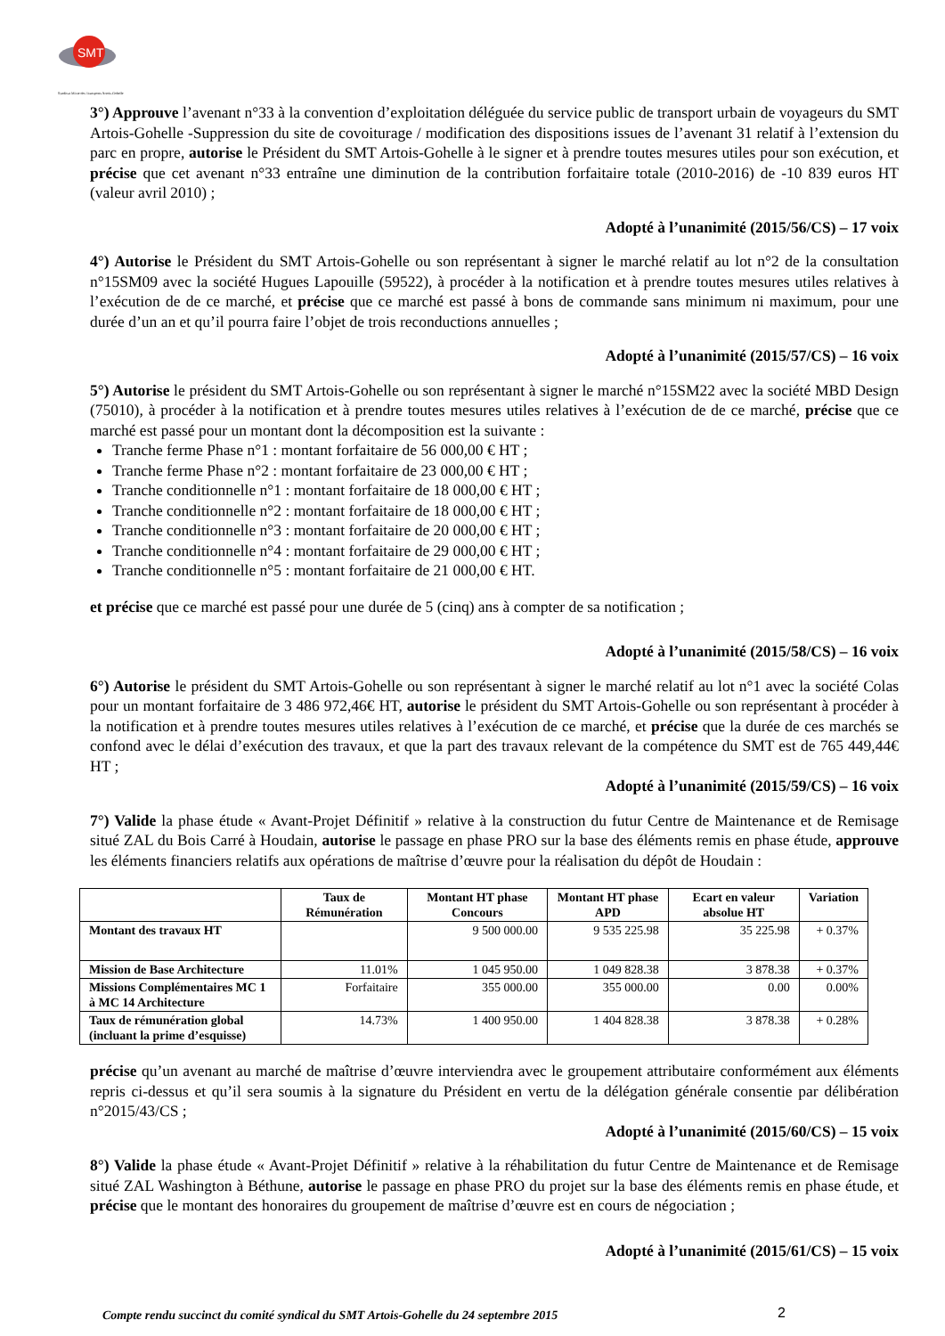SMT
Syndicat Mixte des Transports Artois-Gohelle
3°) Approuve l’avenant n°33 à la convention d’exploitation déléguée du service public de transport urbain de voyageurs du SMT Artois-Gohelle -Suppression du site de covoiturage / modification des dispositions issues de l’avenant 31 relatif à l’extension du parc en propre, autorise le Président du SMT Artois-Gohelle à le signer et à prendre toutes mesures utiles pour son exécution, et précise que cet avenant n°33 entraîne une diminution de la contribution forfaitaire totale (2010-2016) de -10 839 euros HT (valeur avril 2010) ;
Adopté à l’unanimité (2015/56/CS) – 17 voix
4°) Autorise le Président du SMT Artois-Gohelle ou son représentant à signer le marché relatif au lot n°2 de la consultation n°15SM09 avec la société Hugues Lapouille (59522), à procéder à la notification et à prendre toutes mesures utiles relatives à l’exécution de de ce marché, et précise que ce marché est passé à bons de commande sans minimum ni maximum, pour une durée d’un an et qu’il pourra faire l’objet de trois reconductions annuelles ;
Adopté à l’unanimité (2015/57/CS) – 16 voix
5°) Autorise le président du SMT Artois-Gohelle ou son représentant à signer le marché n°15SM22 avec la société MBD Design (75010), à procéder à la notification et à prendre toutes mesures utiles relatives à l’exécution de de ce marché, précise que ce marché est passé pour un montant dont la décomposition est la suivante :
Tranche ferme Phase n°1 : montant forfaitaire de 56 000,00 € HT ;
Tranche ferme Phase n°2 : montant forfaitaire de 23 000,00 € HT ;
Tranche conditionnelle n°1 : montant forfaitaire de 18 000,00 € HT ;
Tranche conditionnelle n°2 : montant forfaitaire de 18 000,00 € HT ;
Tranche conditionnelle n°3 : montant forfaitaire de 20 000,00 € HT ;
Tranche conditionnelle n°4 : montant forfaitaire de 29 000,00 € HT ;
Tranche conditionnelle n°5 : montant forfaitaire de 21 000,00 € HT.
et précise que ce marché est passé pour une durée de 5 (cinq) ans à compter de sa notification ;
Adopté à l’unanimité (2015/58/CS) – 16 voix
6°) Autorise le président du SMT Artois-Gohelle ou son représentant à signer le marché relatif au lot n°1 avec la société Colas pour un montant forfaitaire de 3 486 972,46€ HT, autorise le président du SMT Artois-Gohelle ou son représentant à procéder à la notification et à prendre toutes mesures utiles relatives à l’exécution de ce marché, et précise que la durée de ces marchés se confond avec le délai d’exécution des travaux, et que la part des travaux relevant de la compétence du SMT est de 765 449,44€ HT ;
Adopté à l’unanimité (2015/59/CS) – 16 voix
7°) Valide la phase étude « Avant-Projet Définitif » relative à la construction du futur Centre de Maintenance et de Remisage situé ZAL du Bois Carré à Houdain, autorise le passage en phase PRO sur la base des éléments remis en phase étude, approuve les éléments financiers relatifs aux opérations de maîtrise d’œuvre pour la réalisation du dépôt de Houdain :
| | Taux de Rémunération | Montant HT phase Concours | Montant HT phase APD | Ecart en valeur absolue HT | Variation |
| --- | --- | --- | --- | --- | --- |
| Montant des travaux HT | | 9 500 000.00 | 9 535 225.98 | 35 225.98 | + 0.37% |
| Mission de Base Architecture | 11.01% | 1 045 950.00 | 1 049 828.38 | 3 878.38 | + 0.37% |
| Missions Complémentaires MC 1 à MC 14 Architecture | Forfaitaire | 355 000.00 | 355 000.00 | 0.00 | 0.00% |
| Taux de rémunération global (incluant la prime d’esquisse) | 14.73% | 1 400 950.00 | 1 404 828.38 | 3 878.38 | + 0.28% |
précise qu’un avenant au marché de maîtrise d’œuvre interviendra avec le groupement attributaire conformément aux éléments repris ci-dessus et qu’il sera soumis à la signature du Président en vertu de la délégation générale consentie par délibération n°2015/43/CS ;
Adopté à l’unanimité (2015/60/CS) – 15 voix
8°) Valide la phase étude « Avant-Projet Définitif » relative à la réhabilitation du futur Centre de Maintenance et de Remisage situé ZAL Washington à Béthune, autorise le passage en phase PRO du projet sur la base des éléments remis en phase étude, et précise que le montant des honoraires du groupement de maîtrise d’œuvre est en cours de négociation ;
Adopté à l’unanimité (2015/61/CS) – 15 voix
Compte rendu succinct du comité syndical du SMT Artois-Gohelle du 24 septembre 2015
2